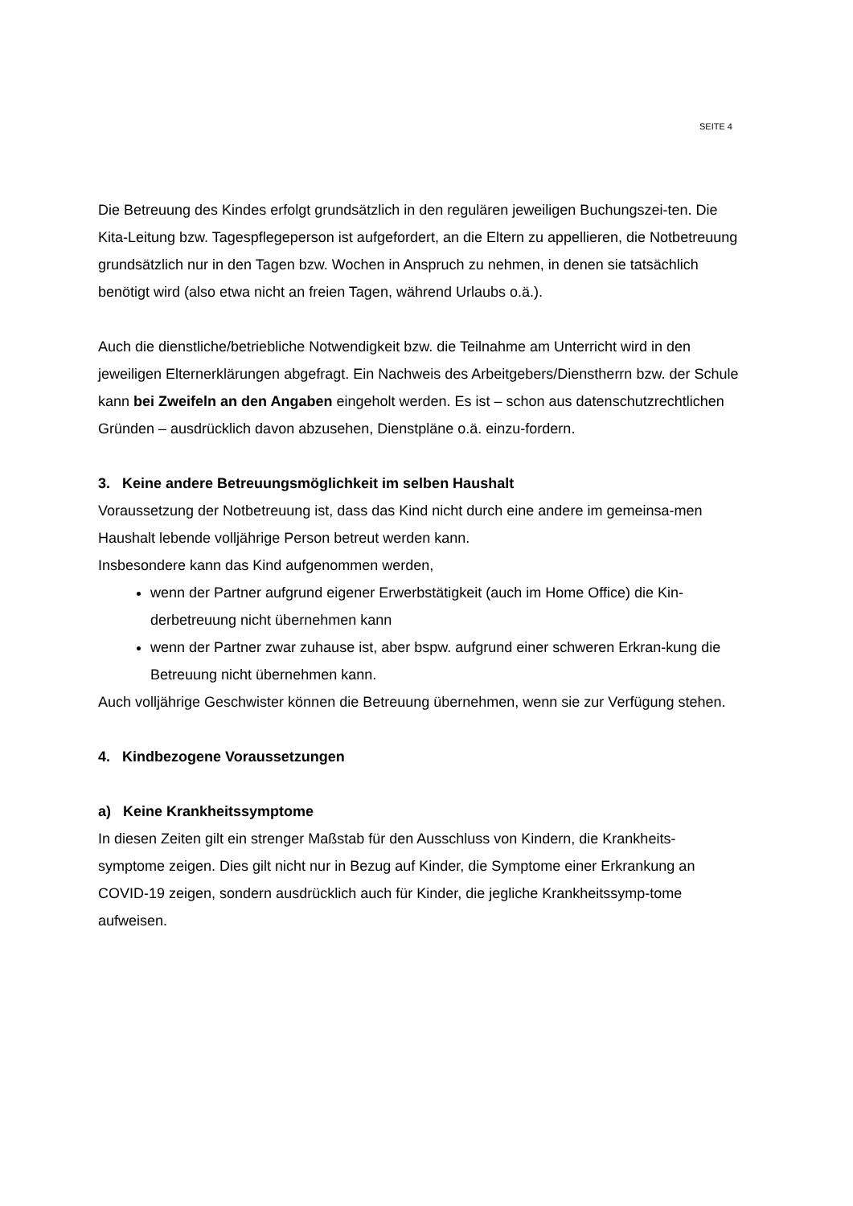SEITE 4
Die Betreuung des Kindes erfolgt grundsätzlich in den regulären jeweiligen Buchungszei-ten. Die Kita-Leitung bzw. Tagespflegeperson ist aufgefordert, an die Eltern zu appellieren, die Notbetreuung grundsätzlich nur in den Tagen bzw. Wochen in Anspruch zu nehmen, in denen sie tatsächlich benötigt wird (also etwa nicht an freien Tagen, während Urlaubs o.ä.).
Auch die dienstliche/betriebliche Notwendigkeit bzw. die Teilnahme am Unterricht wird in den jeweiligen Elternerklärungen abgefragt. Ein Nachweis des Arbeitgebers/Dienstherrn bzw. der Schule kann bei Zweifeln an den Angaben eingeholt werden. Es ist – schon aus datenschutzrechtlichen Gründen – ausdrücklich davon abzusehen, Dienstpläne o.ä. einzu-fordern.
3. Keine andere Betreuungsmöglichkeit im selben Haushalt
Voraussetzung der Notbetreuung ist, dass das Kind nicht durch eine andere im gemeinsa-men Haushalt lebende volljährige Person betreut werden kann.
Insbesondere kann das Kind aufgenommen werden,
wenn der Partner aufgrund eigener Erwerbstätigkeit (auch im Home Office) die Kin-derbetreuung nicht übernehmen kann
wenn der Partner zwar zuhause ist, aber bspw. aufgrund einer schweren Erkran-kung die Betreuung nicht übernehmen kann.
Auch volljährige Geschwister können die Betreuung übernehmen, wenn sie zur Verfügung stehen.
4. Kindbezogene Voraussetzungen
a) Keine Krankheitssymptome
In diesen Zeiten gilt ein strenger Maßstab für den Ausschluss von Kindern, die Krankheits-symptome zeigen. Dies gilt nicht nur in Bezug auf Kinder, die Symptome einer Erkrankung an COVID-19 zeigen, sondern ausdrücklich auch für Kinder, die jegliche Krankheitssymp-tome aufweisen.